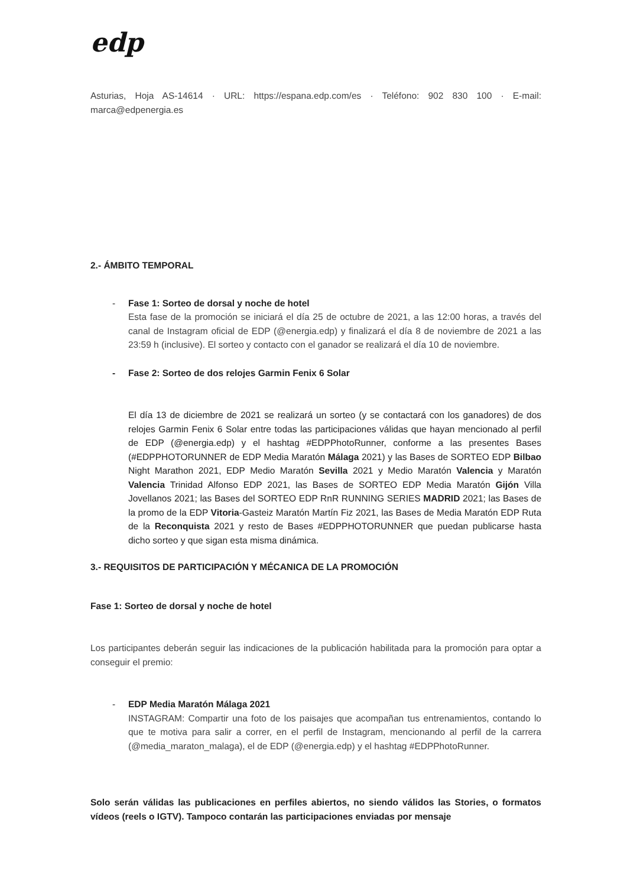edp
Asturias, Hoja AS-14614 · URL: https://espana.edp.com/es · Teléfono: 902 830 100 · E-mail: marca@edpenergia.es
2.- ÁMBITO TEMPORAL
- Fase 1: Sorteo de dorsal y noche de hotel
Esta fase de la promoción se iniciará el día 25 de octubre de 2021, a las 12:00 horas, a través del canal de Instagram oficial de EDP (@energia.edp) y finalizará el día 8 de noviembre de 2021 a las 23:59 h (inclusive). El sorteo y contacto con el ganador se realizará el día 10 de noviembre.
- Fase 2: Sorteo de dos relojes Garmin Fenix 6 Solar
El día 13 de diciembre de 2021 se realizará un sorteo (y se contactará con los ganadores) de dos relojes Garmin Fenix 6 Solar entre todas las participaciones válidas que hayan mencionado al perfil de EDP (@energia.edp) y el hashtag #EDPPhotoRunner, conforme a las presentes Bases (#EDPPHOTORUNNER de EDP Media Maratón Málaga 2021) y las Bases de SORTEO EDP Bilbao Night Marathon 2021, EDP Medio Maratón Sevilla 2021 y Medio Maratón Valencia y Maratón Valencia Trinidad Alfonso EDP 2021, las Bases de SORTEO EDP Media Maratón Gijón Villa Jovellanos 2021; las Bases del SORTEO EDP RnR RUNNING SERIES MADRID 2021; las Bases de la promo de la EDP Vitoria-Gasteiz Maratón Martín Fiz 2021, las Bases de Media Maratón EDP Ruta de la Reconquista 2021 y resto de Bases #EDPPHOTORUNNER que puedan publicarse hasta dicho sorteo y que sigan esta misma dinámica.
3.- REQUISITOS DE PARTICIPACIÓN Y MÉCANICA DE LA PROMOCIÓN
Fase 1: Sorteo de dorsal y noche de hotel
Los participantes deberán seguir las indicaciones de la publicación habilitada para la promoción para optar a conseguir el premio:
- EDP Media Maratón Málaga 2021
INSTAGRAM: Compartir una foto de los paisajes que acompañan tus entrenamientos, contando lo que te motiva para salir a correr, en el perfil de Instagram, mencionando al perfil de la carrera (@media_maraton_malaga), el de EDP (@energia.edp) y el hashtag #EDPPhotoRunner.
Solo serán válidas las publicaciones en perfiles abiertos, no siendo válidos las Stories, o formatos vídeos (reels o IGTV). Tampoco contarán las participaciones enviadas por mensaje